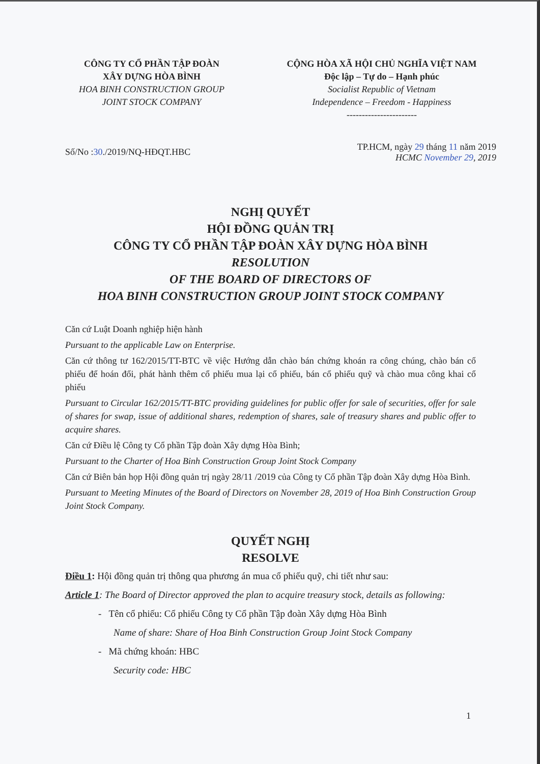CÔNG TY CỔ PHẦN TẬP ĐOÀN
XÂY DỰNG HÒA BÌNH
HOA BINH CONSTRUCTION GROUP
JOINT STOCK COMPANY
CỘNG HÒA XÃ HỘI CHỦ NGHĨA VIỆT NAM
Độc lập – Tự do – Hạnh phúc
Socialist Republic of Vietnam
Independence – Freedom - Happiness
-----------------------
Số/No :30./2019/NQ-HĐQT.HBC
TP.HCM, ngày 29 tháng 11 năm 2019
HCMC November 29, 2019
NGHỊ QUYẾT
HỘI ĐỒNG QUẢN TRỊ
CÔNG TY CỔ PHẦN TẬP ĐOÀN XÂY DỰNG HÒA BÌNH
RESOLUTION
OF THE BOARD OF DIRECTORS OF
HOA BINH CONSTRUCTION GROUP JOINT STOCK COMPANY
Căn cứ Luật Doanh nghiệp hiện hành
Pursuant to the applicable Law on Enterprise.
Căn cứ thông tư 162/2015/TT-BTC về việc Hướng dẫn chào bán chứng khoán ra công chúng, chào bán cổ phiếu để hoán đổi, phát hành thêm cổ phiếu mua lại cổ phiếu, bán cổ phiếu quỹ và chào mua công khai cổ phiếu
Pursuant to Circular 162/2015/TT-BTC providing guidelines for public offer for sale of securities, offer for sale of shares for swap, issue of additional shares, redemption of shares, sale of treasury shares and public offer to acquire shares.
Căn cứ Điều lệ Công ty Cổ phần Tập đoàn Xây dựng Hòa Bình;
Pursuant to the Charter of Hoa Binh Construction Group Joint Stock Company
Căn cứ Biên bản họp Hội đồng quản trị ngày 28/11 /2019 của Công ty Cổ phần Tập đoàn Xây dựng Hòa Bình.
Pursuant to Meeting Minutes of the Board of Directors on November 28, 2019 of Hoa Binh Construction Group Joint Stock Company.
QUYẾT NGHỊ
RESOLVE
Điều 1: Hội đồng quản trị thông qua phương án mua cổ phiếu quỹ, chi tiết như sau:
Article 1: The Board of Director approved the plan to acquire treasury stock, details as following:
- Tên cổ phiếu: Cổ phiếu Công ty Cổ phần Tập đoàn Xây dựng Hòa Bình
Name of share: Share of Hoa Binh Construction Group Joint Stock Company
- Mã chứng khoán: HBC
Security code: HBC
1